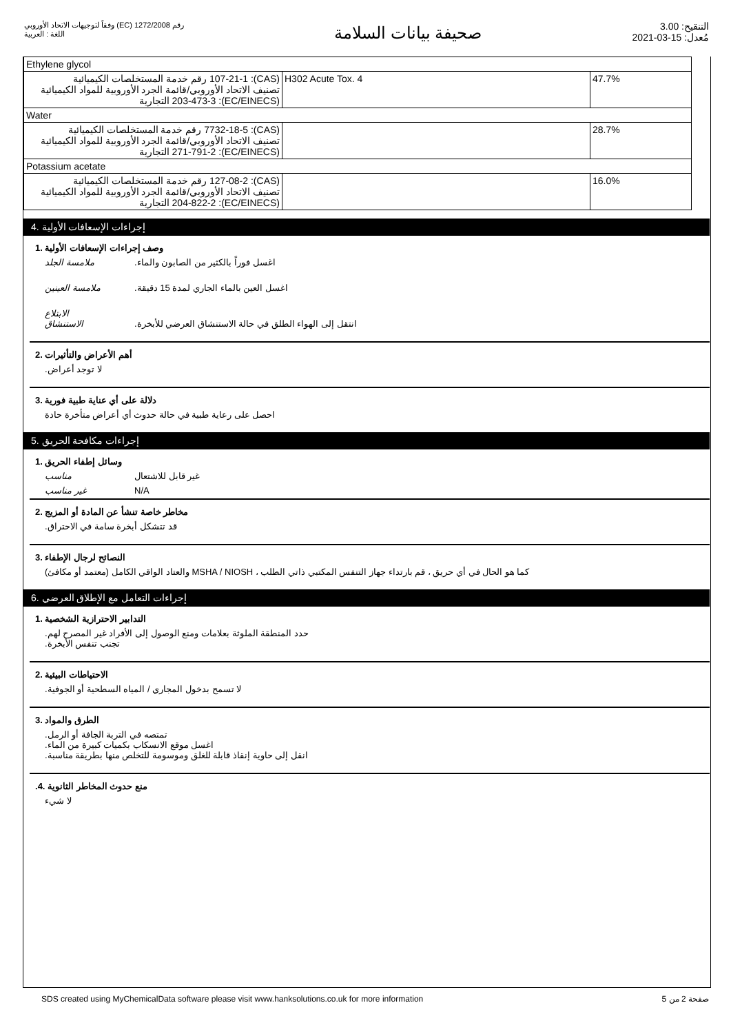رقم 1272/2008 (EC) وفقاً لتوجيهات الاتحاد الأوروبي
اللغة : العربية
صحيفة بيانات السلامة
التنقيح: 3.00
مُعدل: 15-03-2021
| Ethylene glycol | | |
| (CAS): 107-21-1 رقم خدمة المستخلصات الكيميائية تصنيف الاتحاد الأوروبي/قائمة الجرد الأوروبية للمواد الكيميائية (EC/EINECS): 203-473-3 التجارية | H302 Acute Tox. 4 | 47.7% |
| Water | | |
| (CAS): 7732-18-5 رقم خدمة المستخلصات الكيميائية تصنيف الاتحاد الأوروبي/قائمة الجرد الأوروبية للمواد الكيميائية (EC/EINECS): 271-791-2 التجارية | | 28.7% |
| Potassium acetate | | |
| (CAS): 127-08-2 رقم خدمة المستخلصات الكيميائية تصنيف الاتحاد الأوروبي/قائمة الجرد الأوروبية للمواد الكيميائية (EC/EINECS): 204-822-2 التجارية | | 16.0% |
إجراءات الإسعافات الأولية .4
وصف إجراءات الإسعافات الأولية .1
ملامسة الجلد.اغسل فوراً بالكثير من الصابون والماء
ملامسة العينين.اغسل العين بالماء الجاري لمدة 15 دقيقة
الابتلاع
الاستنشاق
.انتقل إلى الهواء الطلق في حالة الاستنشاق العرضي للأبخرة
أهم الأعراض والتأثيرات .2
.لا توجد أعراض
دلالة على أي عناية طبية فورية .3
احصل على رعاية طبية في حالة حدوث أي أعراض متأخرة حادة
إجراءات مكافحة الحريق .5
وسائل إطفاء الحريق .1
مناسب غير قابل للاشتعال
غير مناسب N/A
مخاطر خاصة تنشأ عن المادة أو المزيج .2
.قد تتشكل أبخرة سامة في الاحتراق
النصائح لرجال الإطفاء .3
(معتمد أو مكافئ) والعتاد الواقي الكامل MSHA / NIOSH ، كما هو الحال في أي حريق ، قم بارتداء جهاز التنفس المكتبي ذاتي الطلب
إجراءات التعامل مع الإطلاق العرضي .6
التدابير الاحترازية الشخصية .1
.حدد المنطقة الملوثة بعلامات ومنع الوصول إلى الأفراد غير المصرح لهم
.تجنب تنفس الأبخرة
الاحتياطات البيئية .2
.لا تسمح بدخول المجاري / المياه السطحية أو الجوفية
الطرق والمواد .3
.تمتصه في التربة الجافة أو الرمل
.اغسل موقع الانسكاب بكميات كبيرة من الماء
.انقل إلى حاوية إنقاذ قابلة للغلق وموسومة للتخلص منها بطريقة مناسبة
.منع حدوث المخاطر الثانوية .4
لا شيء
SDS created using MyChemicalData software please visit www.hanksolutions.co.uk for more information صفحة 2 من 5